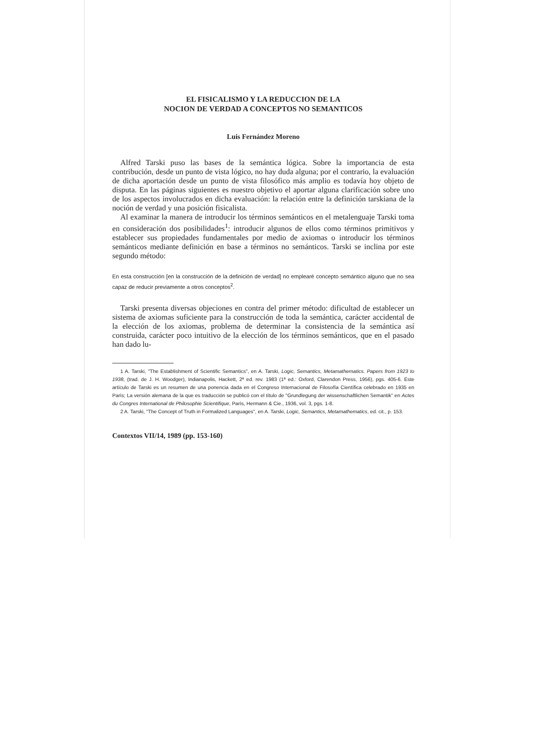EL FISICALISMO Y LA REDUCCION DE LA
NOCION DE VERDAD A CONCEPTOS NO SEMANTICOS
Luis Fernández Moreno
Alfred Tarski puso las bases de la semántica lógica. Sobre la importancia de esta contribución, desde un punto de vista lógico, no hay duda alguna; por el contrario, la evaluación de dicha aportación desde un punto de vista filosófico más amplio es todavía hoy objeto de disputa. En las páginas siguientes es nuestro objetivo el aportar alguna clarificación sobre uno de los aspectos involucrados en dicha evaluación: la relación entre la definición tarskiana de la noción de verdad y una posición fisicalista.
Al examinar la manera de introducir los términos semánticos en el metalenguaje Tarski toma en consideración dos posibilidades<sup>1</sup>: introducir algunos de ellos como términos primitivos y establecer sus propiedades fundamentales por medio de axiomas o introducir los términos semánticos mediante definición en base a términos no semánticos. Tarski se inclina por este segundo método:
En esta construcción [en la construcción de la definición de verdad] no emplearé concepto semántico alguno que no sea capaz de reducir previamente a otros conceptos<sup>2</sup>.
Tarski presenta diversas objeciones en contra del primer método: dificultad de establecer un sistema de axiomas suficiente para la construcción de toda la semántica, carácter accidental de la elección de los axiomas, problema de determinar la consistencia de la semántica así construida, carácter poco intuitivo de la elección de los términos semánticos, que en el pasado han dado lu-
1 A. Tarski, "The Establishment of Scientific Semantics", en A. Tarski, Logic, Semantics, Metamathematics. Papers from 1923 to 1938, (trad. de J. H. Woodger), Indianapolis, Hackett, 2ª ed. rev. 1983 (1ª ed.: Oxford, Clarendon Press, 1956), pgs. 405-6. Este artículo de Tarski es un resumen de una ponencia dada en el Congreso Internacional de Filosofía Científica celebrado en 1935 en París; La versión alemana de la que es traducción se publicó con el título de "Grundlegung der wissenschaftlichen Semantik" en Actes du Congres International de Philosophie Scientifique, París, Hermann & Cie., 1936, vol. 3, pgs. 1-8.
2 A. Tarski, "The Concept of Truth in Formalized Languages", en A. Tarski, Logic, Semantics, Metamathematics, ed. cit., p. 153.
Contextos VII/14, 1989 (pp. 153-160)